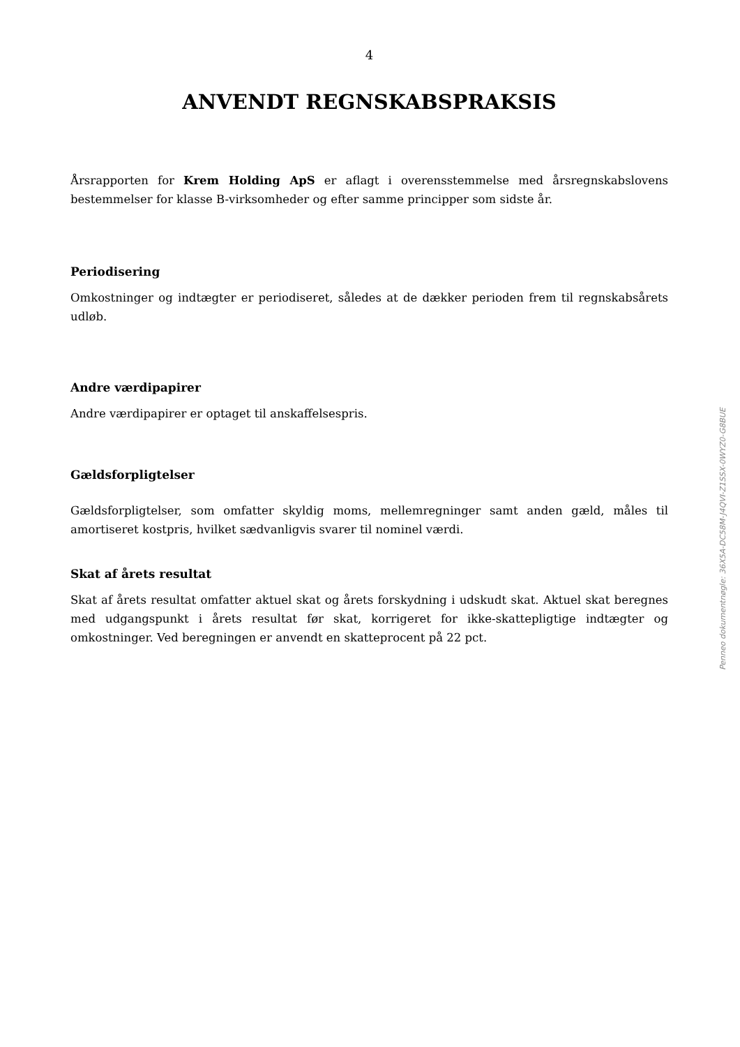4
ANVENDT REGNSKABSPRAKSIS
Årsrapporten for Krem Holding ApS er aflagt i overensstemmelse med årsregnskabslovens bestemmelser for klasse B-virksomheder og efter samme principper som sidste år.
Periodisering
Omkostninger og indtægter er periodiseret, således at de dækker perioden frem til regnskabsårets udløb.
Andre værdipapirer
Andre værdipapirer er optaget til anskaffelsespris.
Gældsforpligtelser
Gældsforpligtelser, som omfatter skyldig moms, mellemregninger samt anden gæld, måles til amortiseret kostpris, hvilket sædvanligvis svarer til nominel værdi.
Skat af årets resultat
Skat af årets resultat omfatter aktuel skat og årets forskydning i udskudt skat. Aktuel skat beregnes med udgangspunkt i årets resultat før skat, korrigeret for ikke-skattepligtige indtægter og omkostninger. Ved beregningen er anvendt en skatteprocent på 22 pct.
Penneo dokumentnøgle: 36X5A-DC58M-J4QVI-Z1SSX-0WYZ0-G8BUE